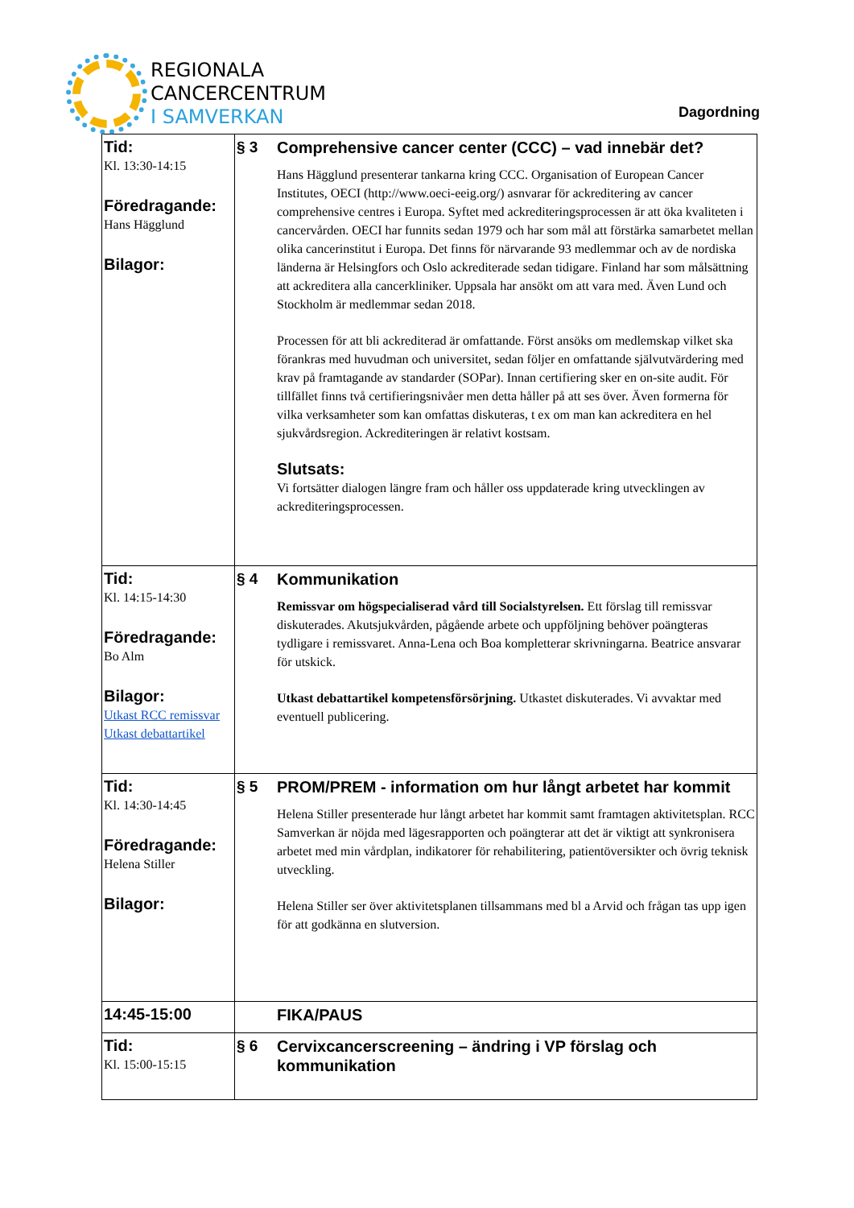REGIONALA
CANCERCENTRUM
I SAMVERKAN
Dagordning
| Tid: Kl. 13:30-14:15 Föredragande: Hans Hägglund Bilagor: | § 3 | Comprehensive cancer center (CCC) – vad innebär det? Hans Hägglund presenterar tankarna kring CCC. Organisation of European Cancer Institutes, OECI (http://www.oeci-eeig.org/) asnvarar för ackreditering av cancer comprehensive centres i Europa. Syftet med ackrediteringsprocessen är att öka kvaliteten i cancervården. OECI har funnits sedan 1979 och har som mål att förstärka samarbetet mellan olika cancerinstitut i Europa. Det finns för närvarande 93 medlemmar och av de nordiska länderna är Helsingfors och Oslo ackrediterade sedan tidigare. Finland har som målsättning att ackreditera alla cancerkliniker. Uppsala har ansökt om att vara med. Även Lund och Stockholm är medlemmar sedan 2018. Processen för att bli ackrediterad är omfattande. Först ansöks om medlemskap vilket ska förankras med huvudman och universitet, sedan följer en omfattande självutvärdering med krav på framtagande av standarder (SOPar). Innan certifiering sker en on-site audit. För tillfället finns två certifieringsnivåer men detta håller på att ses över. Även formerna för vilka verksamheter som kan omfattas diskuteras, t ex om man kan ackreditera en hel sjukvårdsregion. Ackrediteringen är relativt kostsam. Slutsats: Vi fortsätter dialogen längre fram och håller oss uppdaterade kring utvecklingen av ackrediteringsprocessen. |
| Tid: Kl. 14:15-14:30 Föredragande: Bo Alm Bilagor: Utkast RCC remissvar Utkast debattartikel | § 4 | Kommunikation Remissvar om högspecialiserad vård till Socialstyrelsen. Ett förslag till remissvar diskuterades. Akutsjukvården, pågående arbete och uppföljning behöver poängteras tydligare i remissvaret. Anna-Lena och Boa kompletterar skrivningarna. Beatrice ansvarar för utskick. Utkast debattartikel kompetensförsörjning. Utkastet diskuterades. Vi avvaktar med eventuell publicering. |
| Tid: Kl. 14:30-14:45 Föredragande: Helena Stiller Bilagor: | § 5 | PROM/PREM - information om hur långt arbetet har kommit Helena Stiller presenterade hur långt arbetet har kommit samt framtagen aktivitetsplan. RCC Samverkan är nöjda med lägesrapporten och poängterar att det är viktigt att synkronisera arbetet med min vårdplan, indikatorer för rehabilitering, patientöversikter och övrig teknisk utveckling. Helena Stiller ser över aktivitetsplanen tillsammans med bl a Arvid och frågan tas upp igen för att godkänna en slutversion. |
| 14:45-15:00 | | FIKA/PAUS |
| Tid: Kl. 15:00-15:15 | § 6 | Cervixcancerscreening – ändring i VP förslag och kommunikation |